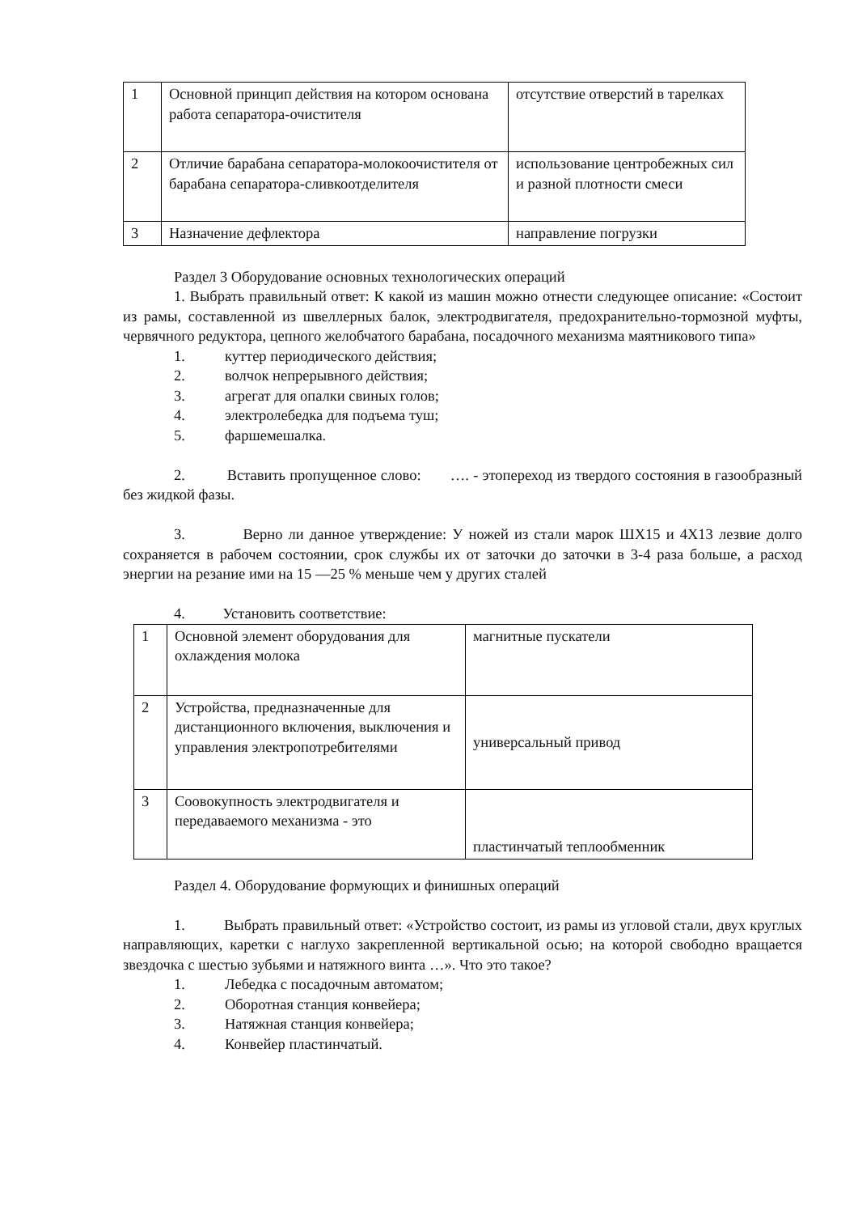| 1 | Основной принцип действия на котором основана работа сепаратора-очистителя | отсутствие отверстий в тарелках |
| 2 | Отличие барабана сепаратора-молокоочистителя от барабана сепаратора-сливкоотделителя | использование центробежных сил и разной плотности смеси |
| 3 | Назначение дефлектора | направление погрузки |
Раздел 3 Оборудование основных технологических операций
1. Выбрать правильный ответ: К какой из машин можно отнести следующее описание: «Состоит из рамы, составленной из швеллерных балок, электродвигателя, предохранительно-тормозной муфты, червячного редуктора, цепного желобчатого барабана, посадочного механизма маятникового типа»
1. куттер периодического действия;
2. волчок непрерывного действия;
3. агрегат для опалки свиных голов;
4. электролебедка для подъема туш;
5. фаршемешалка.
2. Вставить пропущенное слово: …. - этопереход из твердого состояния в газообразный без жидкой фазы.
3. Верно ли данное утверждение: У ножей из стали марок ШХ15 и 4Х13 лезвие долго сохраняется в рабочем состоянии, срок службы их от заточки до заточки в 3-4 раза больше, а расход энергии на резание ими на 15 —25 % меньше чем у других сталей
4. Установить соответствие:
| 1 | Основной элемент оборудования для охлаждения молока | магнитные пускатели |
| 2 | Устройства, предназначенные для дистанционного включения, выключения и управления электропотребителями | универсальный привод |
| 3 | Соовокупность электродвигателя и передаваемого механизма - это | пластинчатый теплообменник |
Раздел 4. Оборудование формующих и финишных операций
1. Выбрать правильный ответ: «Устройство состоит, из рамы из угловой стали, двух круглых направляющих, каретки с наглухо закрепленной вертикальной осью; на которой свободно вращается звездочка с шестью зубьями и натяжного винта …». Что это такое?
1. Лебедка с посадочным автоматом;
2. Оборотная станция конвейера;
3. Натяжная станция конвейера;
4. Конвейер пластинчатый.